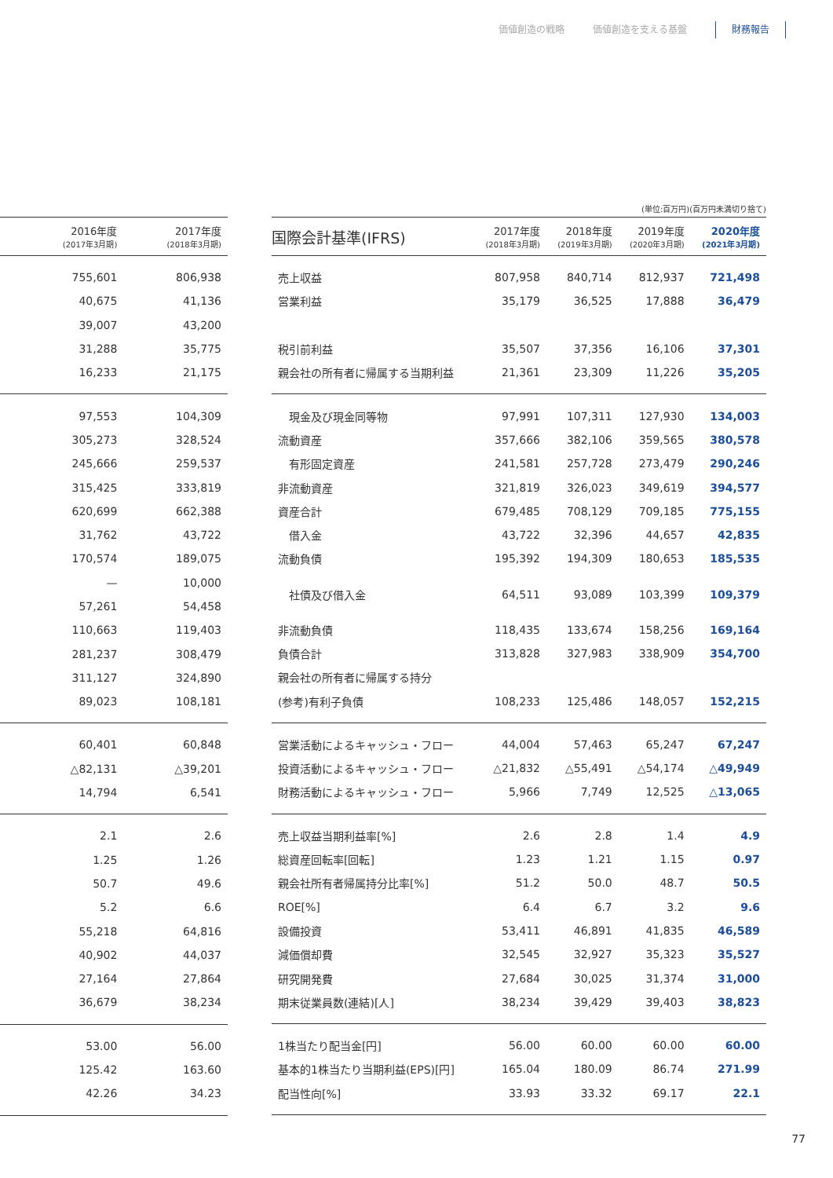価値創造の戦略 価値創造を支える基盤 財務報告
| | 2016年度 (2017年3月期) | 2017年度 (2018年3月期) |
| --- | --- | --- |
| | 755,601 | 806,938 |
| | 40,675 | 41,136 |
| | 39,007 | 43,200 |
| | 31,288 | 35,775 |
| | 16,233 | 21,175 |
| | 97,553 | 104,309 |
| | 305,273 | 328,524 |
| | 245,666 | 259,537 |
| | 315,425 | 333,819 |
| | 620,699 | 662,388 |
| | 31,762 | 43,722 |
| | 170,574 | 189,075 |
| | — | 10,000 |
| | 57,261 | 54,458 |
| | 110,663 | 119,403 |
| | 281,237 | 308,479 |
| | 311,127 | 324,890 |
| | 89,023 | 108,181 |
| | 60,401 | 60,848 |
| | △82,131 | △39,201 |
| | 14,794 | 6,541 |
| | 2.1 | 2.6 |
| | 1.25 | 1.26 |
| | 50.7 | 49.6 |
| | 5.2 | 6.6 |
| | 55,218 | 64,816 |
| | 40,902 | 44,037 |
| | 27,164 | 27,864 |
| | 36,679 | 38,234 |
| | 53.00 | 56.00 |
| | 125.42 | 163.60 |
| | 42.26 | 34.23 |
(単位:百万円)(百万円未満切り捨て)
| 国際会計基準(IFRS) | 2017年度 (2018年3月期) | 2018年度 (2019年3月期) | 2019年度 (2020年3月期) | 2020年度 (2021年3月期) |
| --- | --- | --- | --- | --- |
| 売上収益 | 807,958 | 840,714 | 812,937 | 721,498 |
| 営業利益 | 35,179 | 36,525 | 17,888 | 36,479 |
| 税引前利益 | 35,507 | 37,356 | 16,106 | 37,301 |
| 親会社の所有者に帰属する当期利益 | 21,361 | 23,309 | 11,226 | 35,205 |
| 現金及び現金同等物 | 97,991 | 107,311 | 127,930 | 134,003 |
| 流動資産 | 357,666 | 382,106 | 359,565 | 380,578 |
| 有形固定資産 | 241,581 | 257,728 | 273,479 | 290,246 |
| 非流動資産 | 321,819 | 326,023 | 349,619 | 394,577 |
| 資産合計 | 679,485 | 708,129 | 709,185 | 775,155 |
| 借入金 | 43,722 | 32,396 | 44,657 | 42,835 |
| 流動負債 | 195,392 | 194,309 | 180,653 | 185,535 |
| 社債及び借入金 | 64,511 | 93,089 | 103,399 | 109,379 |
| 非流動負債 | 118,435 | 133,674 | 158,256 | 169,164 |
| 負債合計 | 313,828 | 327,983 | 338,909 | 354,700 |
| 親会社の所有者に帰属する持分 | | | | |
| (参考)有利子負債 | 108,233 | 125,486 | 148,057 | 152,215 |
| 営業活動によるキャッシュ・フロー | 44,004 | 57,463 | 65,247 | 67,247 |
| 投資活動によるキャッシュ・フロー | △21,832 | △55,491 | △54,174 | △49,949 |
| 財務活動によるキャッシュ・フロー | 5,966 | 7,749 | 12,525 | △13,065 |
| 売上収益当期利益率[%] | 2.6 | 2.8 | 1.4 | 4.9 |
| 総資産回転率[回転] | 1.23 | 1.21 | 1.15 | 0.97 |
| 親会社所有者帰属持分比率[%] | 51.2 | 50.0 | 48.7 | 50.5 |
| ROE[%] | 6.4 | 6.7 | 3.2 | 9.6 |
| 設備投資 | 53,411 | 46,891 | 41,835 | 46,589 |
| 減価償却費 | 32,545 | 32,927 | 35,323 | 35,527 |
| 研究開発費 | 27,684 | 30,025 | 31,374 | 31,000 |
| 期末従業員数(連結)[人] | 38,234 | 39,429 | 39,403 | 38,823 |
| 1株当たり配当金[円] | 56.00 | 60.00 | 60.00 | 60.00 |
| 基本的1株当たり当期利益(EPS)[円] | 165.04 | 180.09 | 86.74 | 271.99 |
| 配当性向[%] | 33.93 | 33.32 | 69.17 | 22.1 |
77